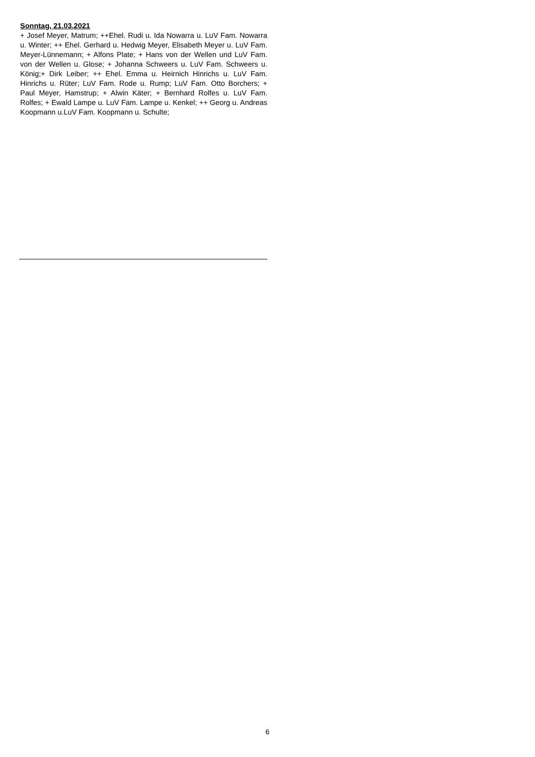Sonntag, 21.03.2021
+ Josef Meyer, Matrum; ++Ehel. Rudi u. Ida Nowarra u. LuV Fam. Nowarra u. Winter; ++ Ehel. Gerhard u. Hedwig Meyer, Elisabeth Meyer u. LuV Fam. Meyer-Lünnemann; + Alfons Plate; + Hans von der Wellen und LuV Fam. von der Wellen u. Glose; + Johanna Schweers u. LuV Fam. Schweers u. König;+ Dirk Leiber; ++ Ehel. Emma u. Heirnich Hinrichs u. LuV Fam. Hinrichs u. Rüter; LuV Fam. Rode u. Rump; LuV Fam. Otto Borchers; + Paul Meyer, Hamstrup; + Alwin Käter; + Bernhard Rolfes u. LuV Fam. Rolfes; + Ewald Lampe u. LuV Fam. Lampe u. Kenkel; ++ Georg u. Andreas Koopmann u.LuV Fam. Koopmann u. Schulte;
6